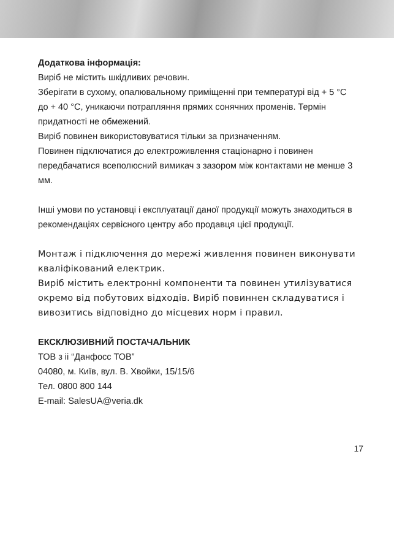Додаткова інформація:
Виріб не містить шкідливих речовин.
Зберігати в сухому, опалювальному приміщенні при температурі від + 5 °C до + 40 °C, уникаючи потрапляння прямих сонячних променів. Термін придатності не обмежений.
Виріб повинен використовуватися тільки за призначенням.
Повинен підключатися до електроживлення стаціонарно і повинен передбачатися всеполюсний вимикач з зазором між контактами не менше 3 мм.
Інші умови по установці і експлуатації даної продукції можуть знаходиться в рекомендаціях сервісного центру або продавця цієї продукції.
Монтаж і підключення до мережі живлення повинен виконувати кваліфікований електрик.
Виріб містить електронні компоненти та повинен утилізуватися окремо від побутових відходів. Виріб повиннен складуватися і вивозитись відповідно до місцевих норм і правил.
ЕКСКЛЮЗИВНИЙ ПОСТАЧАЛЬНИК
ТОВ з ii “Данфосс ТОВ”
04080, м. Київ, вул. В. Хвойки, 15/15/6
Тел. 0800 800 144
E-mail: SalesUA@veria.dk
17